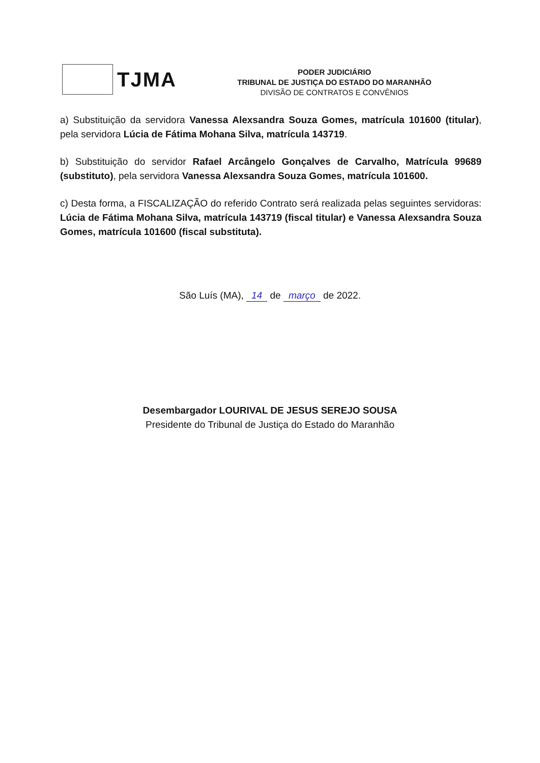TJMA
PODER JUDICIÁRIO
TRIBUNAL DE JUSTIÇA DO ESTADO DO MARANHÃO
DIVISÃO DE CONTRATOS E CONVÊNIOS
a) Substituição da servidora Vanessa Alexsandra Souza Gomes, matrícula 101600 (titular), pela servidora Lúcia de Fátima Mohana Silva, matrícula 143719.
b) Substituição do servidor Rafael Arcângelo Gonçalves de Carvalho, Matrícula 99689 (substituto), pela servidora Vanessa Alexsandra Souza Gomes, matrícula 101600.
c) Desta forma, a FISCALIZAÇÃO do referido Contrato será realizada pelas seguintes servidoras: Lúcia de Fátima Mohana Silva, matrícula 143719 (fiscal titular) e Vanessa Alexsandra Souza Gomes, matrícula 101600 (fiscal substituta).
São Luís (MA), 14 de março de 2022.
Desembargador LOURIVAL DE JESUS SEREJO SOUSA
Presidente do Tribunal de Justiça do Estado do Maranhão